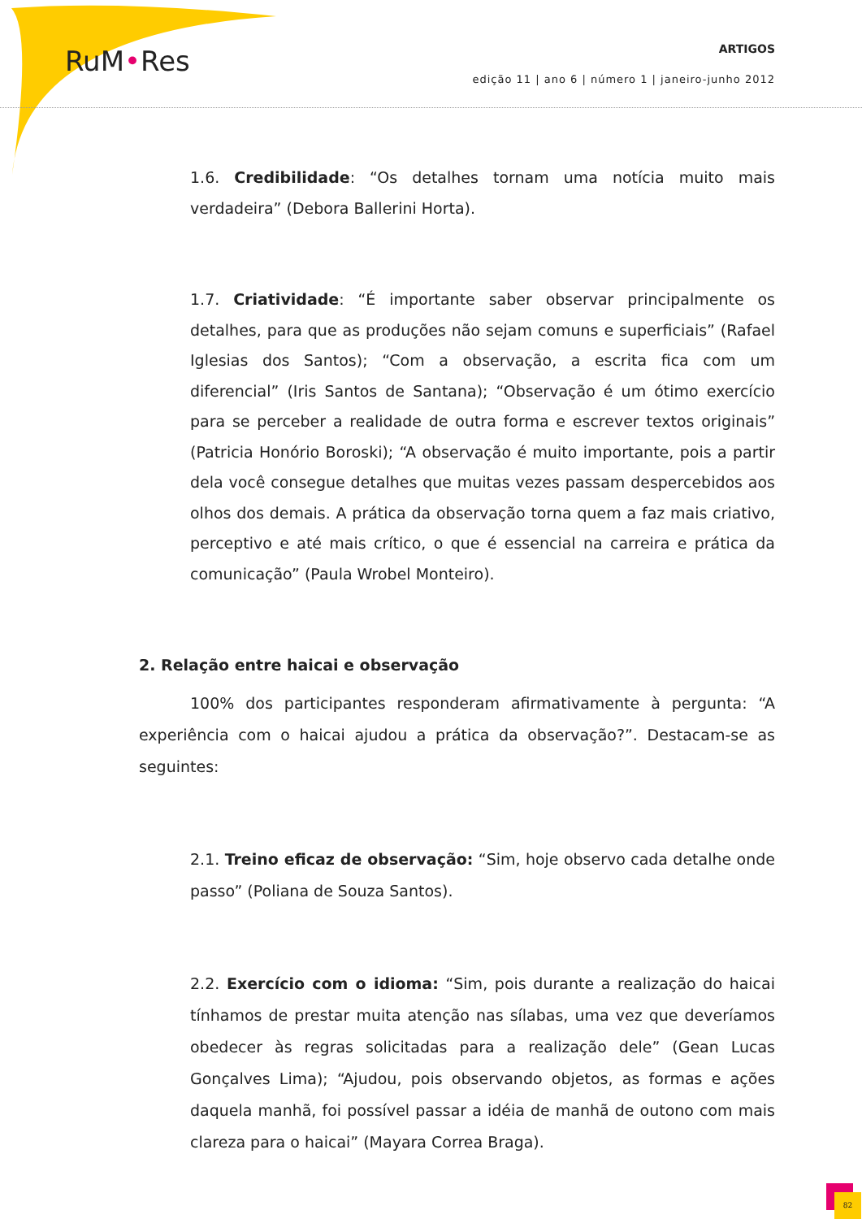RuM•Res
ARTIGOS
edição 11 | ano 6 | número 1 | janeiro-junho 2012
1.6. Credibilidade: “Os detalhes tornam uma notícia muito mais verdadeira” (Debora Ballerini Horta).
1.7. Criatividade: “É importante saber observar principalmente os detalhes, para que as produções não sejam comuns e superficiais” (Rafael Iglesias dos Santos); “Com a observação, a escrita fica com um diferencial” (Iris Santos de Santana); “Observação é um ótimo exercício para se perceber a realidade de outra forma e escrever textos originais” (Patricia Honório Boroski); “A observação é muito importante, pois a partir dela você consegue detalhes que muitas vezes passam despercebidos aos olhos dos demais. A prática da observação torna quem a faz mais criativo, perceptivo e até mais crítico, o que é essencial na carreira e prática da comunicação” (Paula Wrobel Monteiro).
2. Relação entre haicai e observação
100% dos participantes responderam afirmativamente à pergunta: “A experiência com o haicai ajudou a prática da observação?”. Destacam-se as seguintes:
2.1. Treino eficaz de observação: “Sim, hoje observo cada detalhe onde passo” (Poliana de Souza Santos).
2.2. Exercício com o idioma: “Sim, pois durante a realização do haicai tínhamos de prestar muita atenção nas sílabas, uma vez que deveríamos obedecer às regras solicitadas para a realização dele” (Gean Lucas Gonçalves Lima); “Ajudou, pois observando objetos, as formas e ações daquela manhã, foi possível passar a idéia de manhã de outono com mais clareza para o haicai” (Mayara Correa Braga).
82